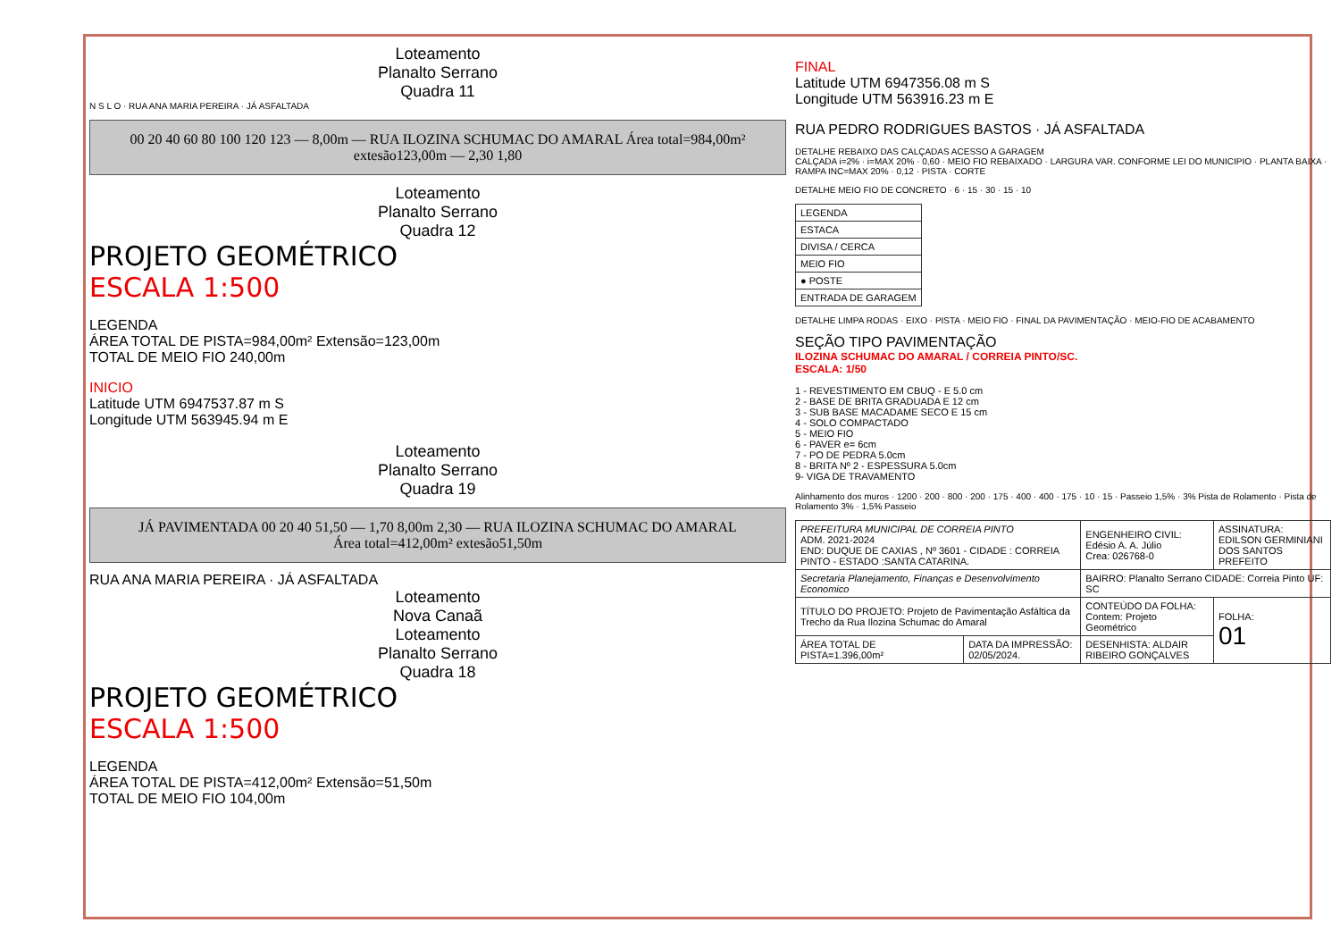Loteamento
Planalto Serrano
Quadra 11
N S L O · RUA ANA MARIA PEREIRA · JÁ ASFALTADA
00 20 40 60 80 100 120 123 — 8,00m — RUA ILOZINA SCHUMAC DO AMARAL Área total=984,00m² extesão123,00m — 2,30 1,80
Loteamento
Planalto Serrano
Quadra 12
PROJETO GEOMÉTRICO
ESCALA 1:500
LEGENDA
ÁREA TOTAL DE PISTA=984,00m² Extensão=123,00m
TOTAL DE MEIO FIO 240,00m
INICIO
Latitude UTM 6947537.87 m S
Longitude UTM 563945.94 m E
Loteamento
Planalto Serrano
Quadra 19
JÁ PAVIMENTADA 00 20 40 51,50 — 1,70 8,00m 2,30 — RUA ILOZINA SCHUMAC DO AMARAL
Área total=412,00m² extesão51,50m
RUA ANA MARIA PEREIRA · JÁ ASFALTADA
Loteamento
Nova Canaã
Loteamento
Planalto Serrano
Quadra 18
PROJETO GEOMÉTRICO
ESCALA 1:500
LEGENDA
ÁREA TOTAL DE PISTA=412,00m² Extensão=51,50m
TOTAL DE MEIO FIO 104,00m
FINAL
Latitude UTM 6947356.08 m S
Longitude UTM 563916.23 m E
RUA PEDRO RODRIGUES BASTOS · JÁ ASFALTADA
DETALHE REBAIXO DAS CALÇADAS ACESSO A GARAGEM
CALÇADA i=2% · i=MAX 20% · 0,60 · MEIO FIO REBAIXADO · LARGURA VAR. CONFORME LEI DO MUNICIPIO · PLANTA BAIXA · RAMPA INC=MAX 20% · 0,12 · PISTA · CORTE
DETALHE MEIO FIO DE CONCRETO · 6 · 15 · 30 · 15 · 10
| LEGENDA |
| ESTACA |
| DIVISA / CERCA |
| MEIO FIO |
| ● POSTE |
| ENTRADA DE GARAGEM |
DETALHE LIMPA RODAS · EIXO · PISTA · MEIO FIO · FINAL DA PAVIMENTAÇÃO · MEIO-FIO DE ACABAMENTO
SEÇÃO TIPO PAVIMENTAÇÃO
ILOZINA SCHUMAC DO AMARAL / CORREIA PINTO/SC.
ESCALA: 1/50
1 - REVESTIMENTO EM CBUQ - E 5.0 cm
2 - BASE DE BRITA GRADUADA E 12 cm
3 - SUB BASE MACADAME SECO E 15 cm
4 - SOLO COMPACTADO
5 - MEIO FIO
6 - PAVER e= 6cm
7 - PO DE PEDRA 5.0cm
8 - BRITA Nº 2 - ESPESSURA 5.0cm
9- VIGA DE TRAVAMENTO
Alinhamento dos muros · 1200 · 200 · 800 · 200 · 175 · 400 · 400 · 175 · 10 · 15 · Passeio 1,5% · 3% Pista de Rolamento · Pista de Rolamento 3% · 1,5% Passeio
| PREFEITURA MUNICIPAL DE CORREIA PINTO ADM. 2021-2024 END: DUQUE DE CAXIAS , Nº 3601 - CIDADE : CORREIA PINTO - ESTADO :SANTA CATARINA. | | ENGENHEIRO CIVIL: Edésio A. A. Júlio Crea: 026768-0 | ASSINATURA: EDILSON GERMINIANI DOS SANTOS PREFEITO | |
| Secretaria Planejamento, Finanças e Desenvolvimento Economico | | BAIRRO: Planalto Serrano CIDADE: Correia Pinto UF: SC | | |
| TÍTULO DO PROJETO: Projeto de Pavimentação Asfáltica da Trecho da Rua Ilozina Schumac do Amaral | | CONTEÚDO DA FOLHA: Contem: Projeto Geométrico | | FOLHA: 01 |
| ÁREA TOTAL DE PISTA=1.396,00m² | DATA DA IMPRESSÃO: 02/05/2024. | DESENHISTA: ALDAIR RIBEIRO GONÇALVES | | |